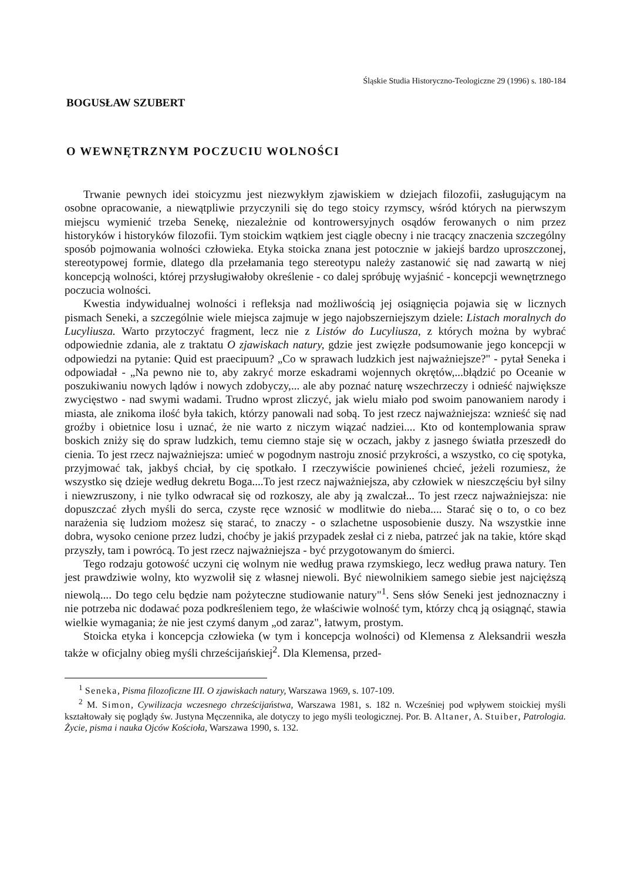Śląskie Studia Historyczno-Teologiczne 29 (1996) s. 180-184
BOGUSŁAW SZUBERT
O WEWNĘTRZNYM POCZUCIU WOLNOŚCI
Trwanie pewnych idei stoicyzmu jest niezwykłym zjawiskiem w dziejach filozofii, zasługującym na osobne opracowanie, a niewątpliwie przyczynili się do tego stoicy rzymscy, wśród których na pierwszym miejscu wymienić trzeba Senekę, niezależnie od kontrowersyjnych osądów ferowanych o nim przez historyków i historyków filozofii. Tym stoickim wątkiem jest ciągle obecny i nie tracący znaczenia szczególny sposób pojmowania wolności człowieka. Etyka stoicka znana jest potocznie w jakiejś bardzo uproszczonej, stereotypowej formie, dlatego dla przełamania tego stereotypu należy zastanowić się nad zawartą w niej koncepcją wolności, której przysługiwałoby określenie - co dalej spróbuję wyjaśnić - koncepcji wewnętrznego poczucia wolności.
Kwestia indywidualnej wolności i refleksja nad możliwością jej osiągnięcia pojawia się w licznych pismach Seneki, a szczególnie wiele miejsca zajmuje w jego najobszerniejszym dziele: Listach moralnych do Lucyliusza. Warto przytoczyć fragment, lecz nie z Listów do Lucyliusza, z których można by wybrać odpowiednie zdania, ale z traktatu O zjawiskach natury, gdzie jest zwięzłe podsumowanie jego koncepcji w odpowiedzi na pytanie: Quid est praecipuum? „Co w sprawach ludzkich jest najważniejsze?" - pytał Seneka i odpowiadał - „Na pewno nie to, aby zakryć morze eskadrami wojennych okrętów,...błądzić po Oceanie w poszukiwaniu nowych lądów i nowych zdobyczy,... ale aby poznać naturę wszechrzeczy i odnieść największe zwycięstwo - nad swymi wadami. Trudno wprost zliczyć, jak wielu miało pod swoim panowaniem narody i miasta, ale znikoma ilość była takich, którzy panowali nad sobą. To jest rzecz najważniejsza: wznieść się nad groźby i obietnice losu i uznać, że nie warto z niczym wiązać nadziei.... Kto od kontemplowania spraw boskich zniży się do spraw ludzkich, temu ciemno staje się w oczach, jakby z jasnego światła przeszedł do cienia. To jest rzecz najważniejsza: umieć w pogodnym nastroju znosić przykrości, a wszystko, co cię spotyka, przyjmować tak, jakbyś chciał, by cię spotkało. I rzeczywiście powinieneś chcieć, jeżeli rozumiesz, że wszystko się dzieje według dekretu Boga....To jest rzecz najważniejsza, aby człowiek w nieszczęściu był silny i niewzruszony, i nie tylko odwracał się od rozkoszy, ale aby ją zwalczał... To jest rzecz najważniejsza: nie dopuszczać złych myśli do serca, czyste ręce wznosić w modlitwie do nieba.... Starać się o to, o co bez narażenia się ludziom możesz się starać, to znaczy - o szlachetne usposobienie duszy. Na wszystkie inne dobra, wysoko cenione przez ludzi, choćby je jakiś przypadek zesłał ci z nieba, patrzeć jak na takie, które skąd przyszły, tam i powrócą. To jest rzecz najważniejsza - być przygotowanym do śmierci.
Tego rodzaju gotowość uczyni cię wolnym nie według prawa rzymskiego, lecz według prawa natury. Ten jest prawdziwie wolny, kto wyzwolił się z własnej niewoli. Być niewolnikiem samego siebie jest najcięższą niewolą.... Do tego celu będzie nam pożyteczne studiowanie natury"<sup>1</sup>. Sens słów Seneki jest jednoznaczny i nie potrzeba nic dodawać poza podkreśleniem tego, że właściwie wolność tym, którzy chcą ją osiągnąć, stawia wielkie wymagania; że nie jest czymś danym „od zaraz", łatwym, prostym.
Stoicka etyka i koncepcja człowieka (w tym i koncepcja wolności) od Klemensa z Aleksandrii weszła także w oficjalny obieg myśli chrześcijańskiej<sup>2</sup>. Dla Klemensa, przed-
<sup>1</sup> Seneka, Pisma filozoficzne III. O zjawiskach natury, Warszawa 1969, s. 107-109.
<sup>2</sup> M. Simon, Cywilizacja wczesnego chrześcijaństwa, Warszawa 1981, s. 182 n. Wcześniej pod wpływem stoickiej myśli kształtowały się poglądy św. Justyna Męczennika, ale dotyczy to jego myśli teologicznej. Por. B. Altaner, A. Stuiber, Patrologia. Życie, pisma i nauka Ojców Kościoła, Warszawa 1990, s. 132.